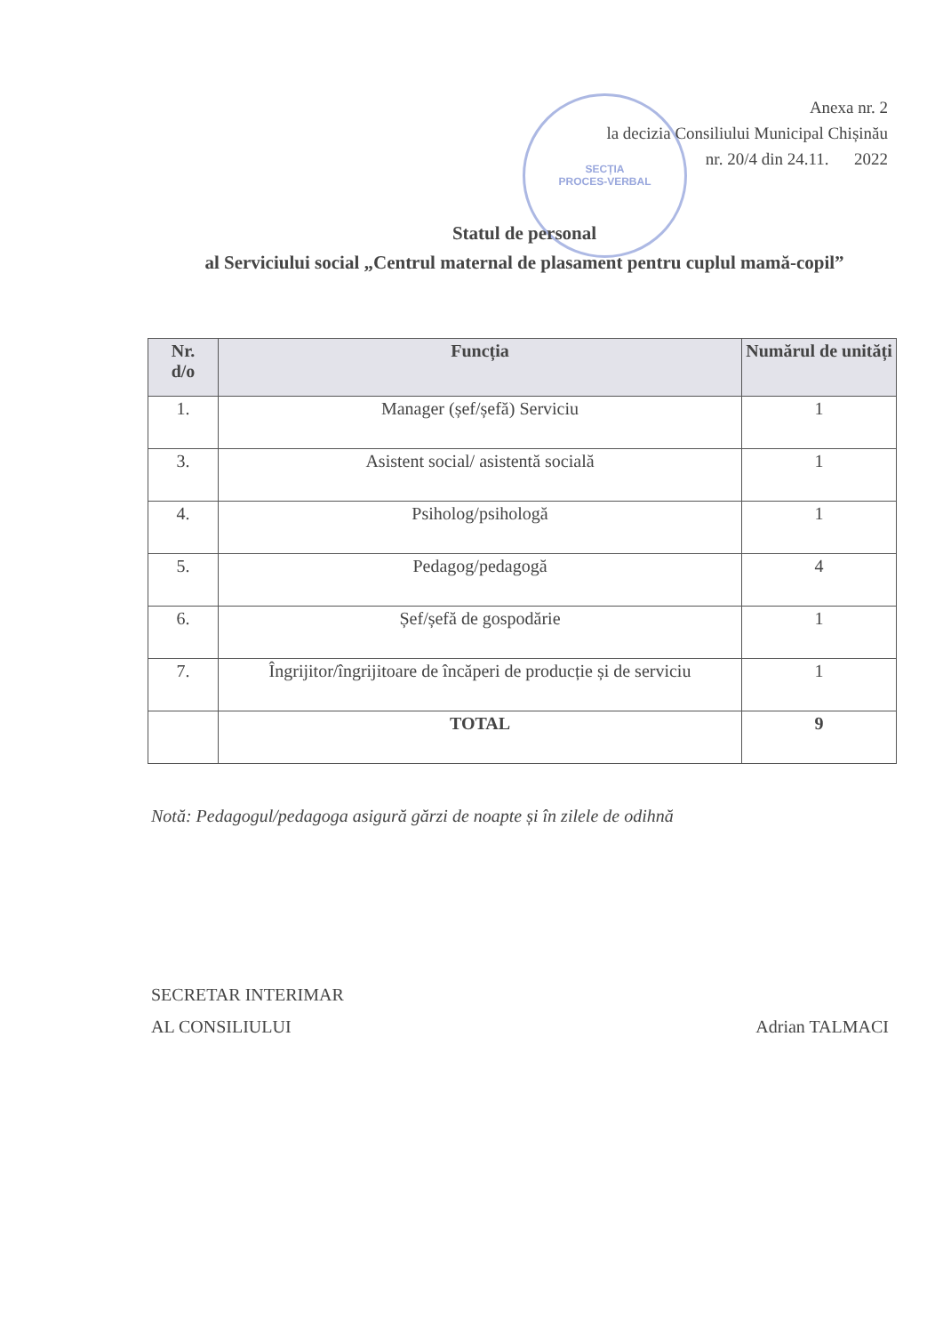SECȚIA
PROCES-VERBAL
Anexa nr. 2
la decizia Consiliului Municipal Chișinău
nr. 20/4 din 24.11. 2022
Statul de personal
al Serviciului social „Centrul maternal de plasament pentru cuplul mamă-copil”
| Nr. d/o | Funcția | Numărul de unități |
| --- | --- | --- |
| 1. | Manager (șef/șefă) Serviciu | 1 |
| 3. | Asistent social/ asistentă socială | 1 |
| 4. | Psiholog/psihologă | 1 |
| 5. | Pedagog/pedagogă | 4 |
| 6. | Șef/șefă de gospodărie | 1 |
| 7. | Îngrijitor/îngrijitoare de încăperi de producție și de serviciu | 1 |
| | TOTAL | 9 |
Notă: Pedagogul/pedagoga asigură gărzi de noapte și în zilele de odihnă
SECRETAR INTERIMAR
AL CONSILIULUI
Adrian TALMACI